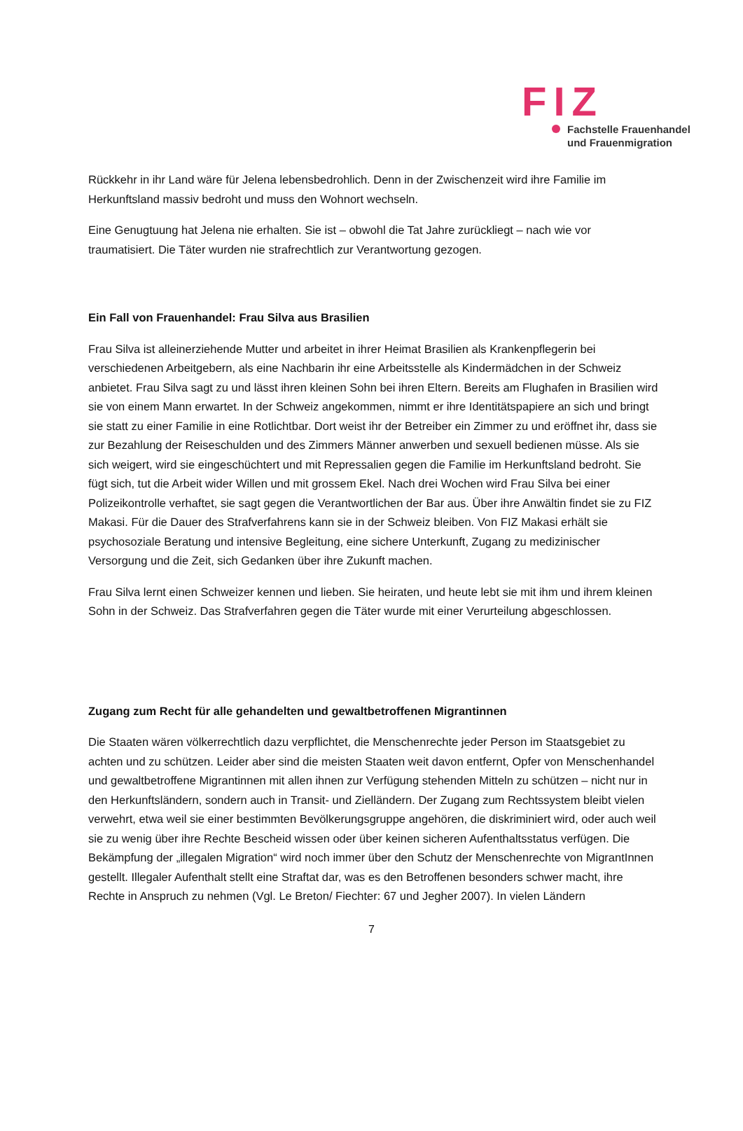FIZ
Fachstelle Frauenhandel
und Frauenmigration
Rückkehr in ihr Land wäre für Jelena lebensbedrohlich. Denn in der Zwischenzeit wird ihre Familie im Herkunftsland massiv bedroht und muss den Wohnort wechseln.
Eine Genugtuung hat Jelena nie erhalten. Sie ist – obwohl die Tat Jahre zurückliegt – nach wie vor traumatisiert. Die Täter wurden nie strafrechtlich zur Verantwortung gezogen.
Ein Fall von Frauenhandel: Frau Silva aus Brasilien
Frau Silva ist alleinerziehende Mutter und arbeitet in ihrer Heimat Brasilien als Krankenpflegerin bei verschiedenen Arbeitgebern, als eine Nachbarin ihr eine Arbeitsstelle als Kindermädchen in der Schweiz anbietet. Frau Silva sagt zu und lässt ihren kleinen Sohn bei ihren Eltern. Bereits am Flughafen in Brasilien wird sie von einem Mann erwartet. In der Schweiz angekommen, nimmt er ihre Identitätspapiere an sich und bringt sie statt zu einer Familie in eine Rotlichtbar. Dort weist ihr der Betreiber ein Zimmer zu und eröffnet ihr, dass sie zur Bezahlung der Reiseschulden und des Zimmers Männer anwerben und sexuell bedienen müsse. Als sie sich weigert, wird sie eingeschüchtert und mit Repressalien gegen die Familie im Herkunftsland bedroht. Sie fügt sich, tut die Arbeit wider Willen und mit grossem Ekel. Nach drei Wochen wird Frau Silva bei einer Polizeikontrolle verhaftet, sie sagt gegen die Verantwortlichen der Bar aus. Über ihre Anwältin findet sie zu FIZ Makasi. Für die Dauer des Strafverfahrens kann sie in der Schweiz bleiben. Von FIZ Makasi erhält sie psychosoziale Beratung und intensive Begleitung, eine sichere Unterkunft, Zugang zu medizinischer Versorgung und die Zeit, sich Gedanken über ihre Zukunft machen.
Frau Silva lernt einen Schweizer kennen und lieben. Sie heiraten, und heute lebt sie mit ihm und ihrem kleinen Sohn in der Schweiz. Das Strafverfahren gegen die Täter wurde mit einer Verurteilung abgeschlossen.
Zugang zum Recht für alle gehandelten und gewaltbetroffenen Migrantinnen
Die Staaten wären völkerrechtlich dazu verpflichtet, die Menschenrechte jeder Person im Staatsgebiet zu achten und zu schützen. Leider aber sind die meisten Staaten weit davon entfernt, Opfer von Menschenhandel und gewaltbetroffene Migrantinnen mit allen ihnen zur Verfügung stehenden Mitteln zu schützen – nicht nur in den Herkunftsländern, sondern auch in Transit- und Zielländern. Der Zugang zum Rechtssystem bleibt vielen verwehrt, etwa weil sie einer bestimmten Bevölkerungsgruppe angehören, die diskriminiert wird, oder auch weil sie zu wenig über ihre Rechte Bescheid wissen oder über keinen sicheren Aufenthaltsstatus verfügen. Die Bekämpfung der „illegalen Migration“ wird noch immer über den Schutz der Menschenrechte von MigrantInnen gestellt. Illegaler Aufenthalt stellt eine Straftat dar, was es den Betroffenen besonders schwer macht, ihre Rechte in Anspruch zu nehmen (Vgl. Le Breton/ Fiechter: 67 und Jegher 2007). In vielen Ländern
7